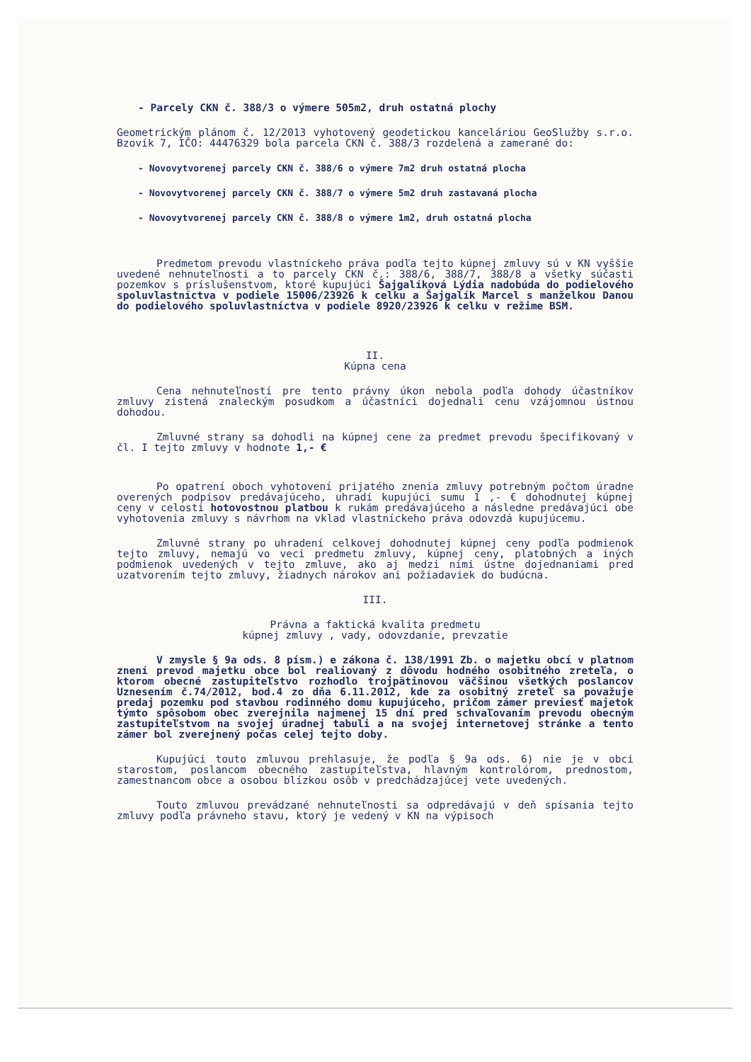- Parcely CKN č. 388/3 o výmere 505m2, druh ostatná plochy
Geometrickým plánom č. 12/2013 vyhotovený geodetickou kanceláriou GeoSlužby s.r.o. Bzovík 7, IČO: 44476329 bola parcela CKN č. 388/3 rozdelená a zamerané do:
- Novovytvorenej parcely CKN č. 388/6 o výmere 7m2 druh ostatná plocha
- Novovytvorenej parcely CKN č. 388/7 o výmere 5m2 druh zastavaná plocha
- Novovytvorenej parcely CKN č. 388/8 o výmere 1m2, druh ostatná plocha
Predmetom prevodu vlastníckeho práva podľa tejto kúpnej zmluvy sú v KN vyššie uvedené nehnuteľnosti a to parcely CKN č.: 388/6, 388/7, 388/8 a všetky súčasti pozemkov s príslušenstvom, ktoré kupujúci Šajgalíková Lýdia nadobúda do podielového spoluvlastníctva v podiele 15006/23926 k celku a Šajgalík Marcel s manželkou Danou do podielového spoluvlastníctva v podiele 8920/23926 k celku v režime BSM.
II.
Kúpna cena
Cena nehnuteľností pre tento právny úkon nebola podľa dohody účastníkov zmluvy zistená znaleckým posudkom a účastníci dojednali cenu vzájomnou ústnou dohodou.
Zmluvné strany sa dohodli na kúpnej cene za predmet prevodu špecifikovaný v čl. I tejto zmluvy v hodnote 1,- €
Po opatrení oboch vyhotovení prijatého znenia zmluvy potrebným počtom úradne overených podpisov predávajúceho, uhradí kupujúci sumu 1 ,- € dohodnutej kúpnej ceny v celosti hotovostnou platbou k rukám predávajúceho a následne predávajúci obe vyhotovenia zmluvy s návrhom na vklad vlastníckeho práva odovzdá kupujúcemu.
Zmluvné strany po uhradení celkovej dohodnutej kúpnej ceny podľa podmienok tejto zmluvy, nemajú vo veci predmetu zmluvy, kúpnej ceny, platobných a iných podmienok uvedených v tejto zmluve, ako aj medzi nimi ústne dojednaniami pred uzatvorením tejto zmluvy, žiadnych nárokov ani požiadaviek do budúcna.
III.
Právna a faktická kvalita predmetu
kúpnej zmluvy , vady, odovzdanie, prevzatie
V zmysle § 9a ods. 8 písm.) e zákona č. 138/1991 Zb. o majetku obcí v platnom znení prevod majetku obce bol realiovaný z dôvodu hodného osobitného zreteľa, o ktorom obecné zastupiteľstvo rozhodlo trojpätinovou väčšinou všetkých poslancov Uznesením č.74/2012, bod.4 zo dňa 6.11.2012, kde za osobitný zreteľ sa považuje predaj pozemku pod stavbou rodinného domu kupujúceho, pričom zámer previesť majetok týmto spôsobom obec zverejnila najmenej 15 dní pred schvaľovaním prevodu obecným zastupiteľstvom na svojej úradnej tabuli a na svojej internetovej stránke a tento zámer bol zverejnený počas celej tejto doby.
Kupujúci touto zmluvou prehlasuje, že podľa § 9a ods. 6) nie je v obci starostom, poslancom obecného zastupiteľstva, hlavným kontrolórom, prednostom, zamestnancom obce a osobou blízkou osôb v predchádzajúcej vete uvedených.
Touto zmluvou prevádzané nehnuteľnosti sa odpredávajú v deň spísania tejto zmluvy podľa právneho stavu, ktorý je vedený v KN na výpisoch